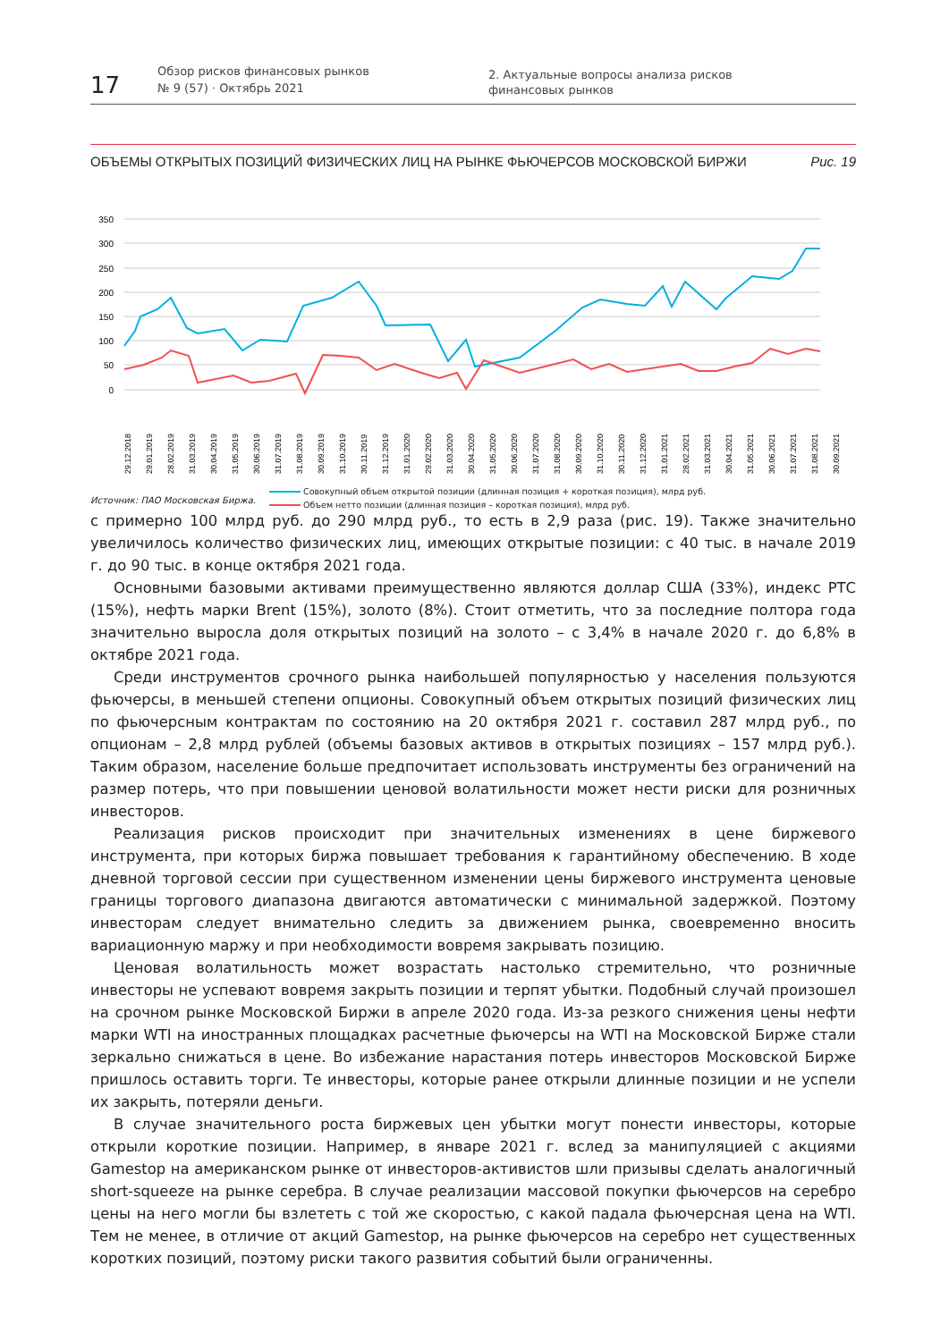17
Обзор рисков финансовых рынков
№ 9 (57) · Октябрь 2021
2. Актуальные вопросы анализа рисков
финансовых рынков
ОБЪЕМЫ ОТКРЫТЫХ ПОЗИЦИЙ ФИЗИЧЕСКИХ ЛИЦ НА РЫНКЕ ФЬЮЧЕРСОВ МОСКОВСКОЙ БИРЖИ Рис. 19
350
300
250
200
150
100
50
0
29.12.2018
29.01.2019
28.02.2019
31.03.2019
30.04.2019
31.05.2019
30.06.2019
31.07.2019
31.08.2019
30.09.2019
31.10.2019
30.11.2019
31.12.2019
31.01.2020
29.02.2020
31.03.2020
30.04.2020
31.05.2020
30.06.2020
31.07.2020
31.08.2020
30.09.2020
31.10.2020
30.11.2020
31.12.2020
31.01.2021
28.02.2021
31.03.2021
30.04.2021
31.05.2021
30.06.2021
31.07.2021
31.08.2021
30.09.2021
Совокупный объем открытой позиции (длинная позиция + короткая позиция), млрд руб.
Объем нетто позиции (длинная позиция – короткая позиция), млрд руб.
Источник: ПАО Московская Биржа.
с примерно 100 млрд руб. до 290 млрд руб., то есть в 2,9 раза (рис. 19). Также значительно увеличилось количество физических лиц, имеющих открытые позиции: с 40 тыс. в начале 2019 г. до 90 тыс. в конце октября 2021 года.
Основными базовыми активами преимущественно являются доллар США (33%), индекс РТС (15%), нефть марки Brent (15%), золото (8%). Стоит отметить, что за последние полтора года значительно выросла доля открытых позиций на золото – с 3,4% в начале 2020 г. до 6,8% в октябре 2021 года.
Среди инструментов срочного рынка наибольшей популярностью у населения пользуются фьючерсы, в меньшей степени опционы. Совокупный объем открытых позиций физических лиц по фьючерсным контрактам по состоянию на 20 октября 2021 г. составил 287 млрд руб., по опционам – 2,8 млрд рублей (объемы базовых активов в открытых позициях – 157 млрд руб.). Таким образом, население больше предпочитает использовать инструменты без ограничений на размер потерь, что при повышении ценовой волатильности может нести риски для розничных инвесторов.
Реализация рисков происходит при значительных изменениях в цене биржевого инструмента, при которых биржа повышает требования к гарантийному обеспечению. В ходе дневной торговой сессии при существенном изменении цены биржевого инструмента ценовые границы торгового диапазона двигаются автоматически с минимальной задержкой. Поэтому инвесторам следует внимательно следить за движением рынка, своевременно вносить вариационную маржу и при необходимости вовремя закрывать позицию.
Ценовая волатильность может возрастать настолько стремительно, что розничные инвесторы не успевают вовремя закрыть позиции и терпят убытки. Подобный случай произошел на срочном рынке Московской Биржи в апреле 2020 года. Из-за резкого снижения цены нефти марки WTI на иностранных площадках расчетные фьючерсы на WTI на Московской Бирже стали зеркально снижаться в цене. Во избежание нарастания потерь инвесторов Московской Бирже пришлось оставить торги. Те инвесторы, которые ранее открыли длинные позиции и не успели их закрыть, потеряли деньги.
В случае значительного роста биржевых цен убытки могут понести инвесторы, которые открыли короткие позиции. Например, в январе 2021 г. вслед за манипуляцией с акциями Gamestop на американском рынке от инвесторов-активистов шли призывы сделать аналогичный short-squeeze на рынке серебра. В случае реализации массовой покупки фьючерсов на серебро цены на него могли бы взлететь с той же скоростью, с какой падала фьючерсная цена на WTI. Тем не менее, в отличие от акций Gamestop, на рынке фьючерсов на серебро нет существенных коротких позиций, поэтому риски такого развития событий были ограниченны.